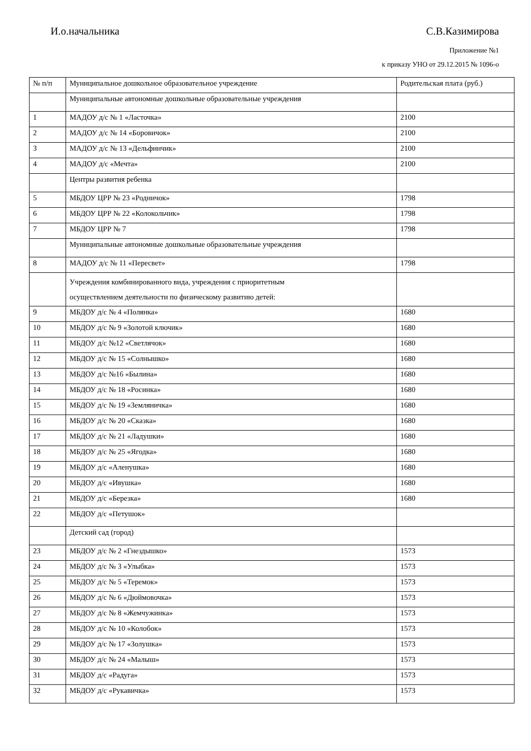И.о.начальника С.В.Казимирова
Приложение №1
к приказу УНО от 29.12.2015 № 1096-о
| № п/п | Муниципальное дошкольное образовательное учреждение | Родительская плата (руб.) |
| --- | --- | --- |
| | Муниципальные автономные дошкольные образовательные учреждения | |
| 1 | МАДОУ д/с № 1 «Ласточка» | 2100 |
| 2 | МАДОУ д/с № 14 «Боровичок» | 2100 |
| 3 | МАДОУ д/с № 13 «Дельфинчик» | 2100 |
| 4 | МАДОУ д/с «Мечта» | 2100 |
| | Центры развития ребенка | |
| 5 | МБДОУ ЦРР № 23 «Родничок» | 1798 |
| 6 | МБДОУ ЦРР № 22 «Колокольчик» | 1798 |
| 7 | МБДОУ ЦРР № 7 | 1798 |
| | Муниципальные автономные дошкольные образовательные учреждения | |
| 8 | МАДОУ д/с № 11 «Пересвет» | 1798 |
| | Учреждения комбинированного вида, учреждения с приоритетным осуществлением деятельности по физическому развитию детей: | |
| 9 | МБДОУ д/с № 4 «Полянка» | 1680 |
| 10 | МБДОУ д/с № 9 «Золотой ключик» | 1680 |
| 11 | МБДОУ д/с №12 «Светлячок» | 1680 |
| 12 | МБДОУ д/с № 15 «Солнышко» | 1680 |
| 13 | МБДОУ д/с №16 «Былина» | 1680 |
| 14 | МБДОУ д/с № 18 «Росинка» | 1680 |
| 15 | МБДОУ д/с № 19 «Земляничка» | 1680 |
| 16 | МБДОУ д/с № 20 «Сказка» | 1680 |
| 17 | МБДОУ д/с № 21 «Ладушки» | 1680 |
| 18 | МБДОУ д/с № 25 «Ягодка» | 1680 |
| 19 | МБДОУ д/с «Аленушка» | 1680 |
| 20 | МБДОУ д/с «Ивушка» | 1680 |
| 21 | МБДОУ д/с «Березка» | 1680 |
| 22 | МБДОУ д/с «Петушок» | |
| | Детский сад (город) | |
| 23 | МБДОУ д/с № 2 «Гнездышко» | 1573 |
| 24 | МБДОУ д/с № 3 «Улыбка» | 1573 |
| 25 | МБДОУ д/с № 5 «Теремок» | 1573 |
| 26 | МБДОУ д/с № 6 «Дюймовочка» | 1573 |
| 27 | МБДОУ д/с № 8 «Жемчужинка» | 1573 |
| 28 | МБДОУ д/с № 10 «Колобок» | 1573 |
| 29 | МБДОУ д/с № 17 «Золушка» | 1573 |
| 30 | МБДОУ д/с № 24 «Малыш» | 1573 |
| 31 | МБДОУ д/с «Радуга» | 1573 |
| 32 | МБДОУ д/с «Рукавичка» | 1573 |